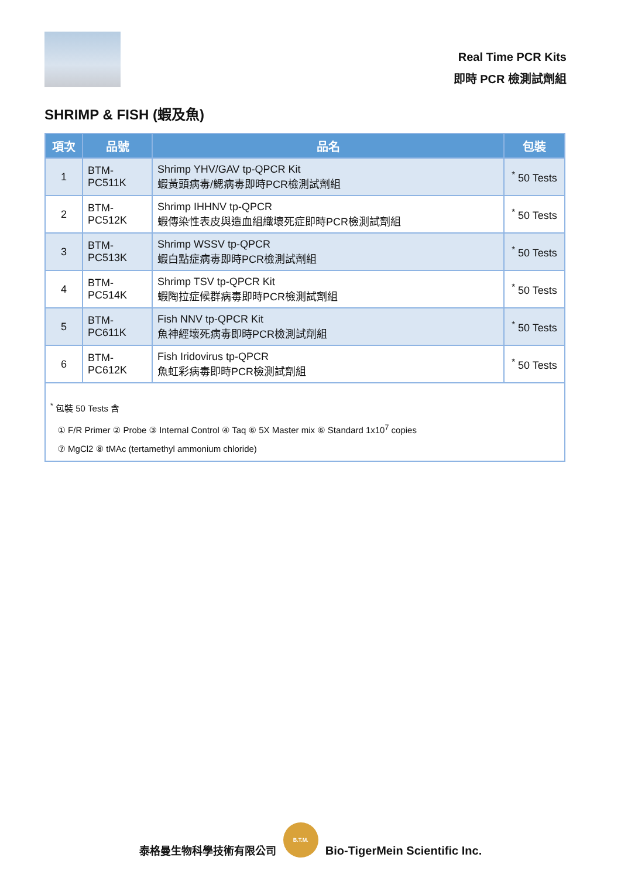Real Time PCR Kits
即時 PCR 檢測試劑組
SHRIMP & FISH (蝦及魚)
| 項次 | 品號 | 品名 | 包裝 |
| --- | --- | --- | --- |
| 1 | BTM-PC511K | Shrimp YHV/GAV tp-QPCR Kit 蝦黃頭病毒/鰓病毒即時PCR檢測試劑組 | <sup>*</sup> 50 Tests |
| 2 | BTM-PC512K | Shrimp IHHNV tp-QPCR 蝦傳染性表皮與造血組織壞死症即時PCR檢測試劑組 | <sup>*</sup> 50 Tests |
| 3 | BTM-PC513K | Shrimp WSSV tp-QPCR 蝦白點症病毒即時PCR檢測試劑組 | <sup>*</sup> 50 Tests |
| 4 | BTM-PC514K | Shrimp TSV tp-QPCR Kit 蝦陶拉症候群病毒即時PCR檢測試劑組 | <sup>*</sup> 50 Tests |
| 5 | BTM-PC611K | Fish NNV tp-QPCR Kit 魚神經壞死病毒即時PCR檢測試劑組 | <sup>*</sup> 50 Tests |
| 6 | BTM-PC612K | Fish Iridovirus tp-QPCR 魚虹彩病毒即時PCR檢測試劑組 | <sup>*</sup> 50 Tests |
| <sup>*</sup> 包裝 50 Tests 含 ① F/R Primer ② Probe ③ Internal Control ④ Taq ⑥ 5X Master mix ⑥ Standard 1x10<sup>7</sup> copies ⑦ MgCl2 ⑧ tMAc (tertamethyl ammonium chloride) | | | |
泰格曼生物科學技術有限公司
B.T.M.
Bio-TigerMein Scientific Inc.